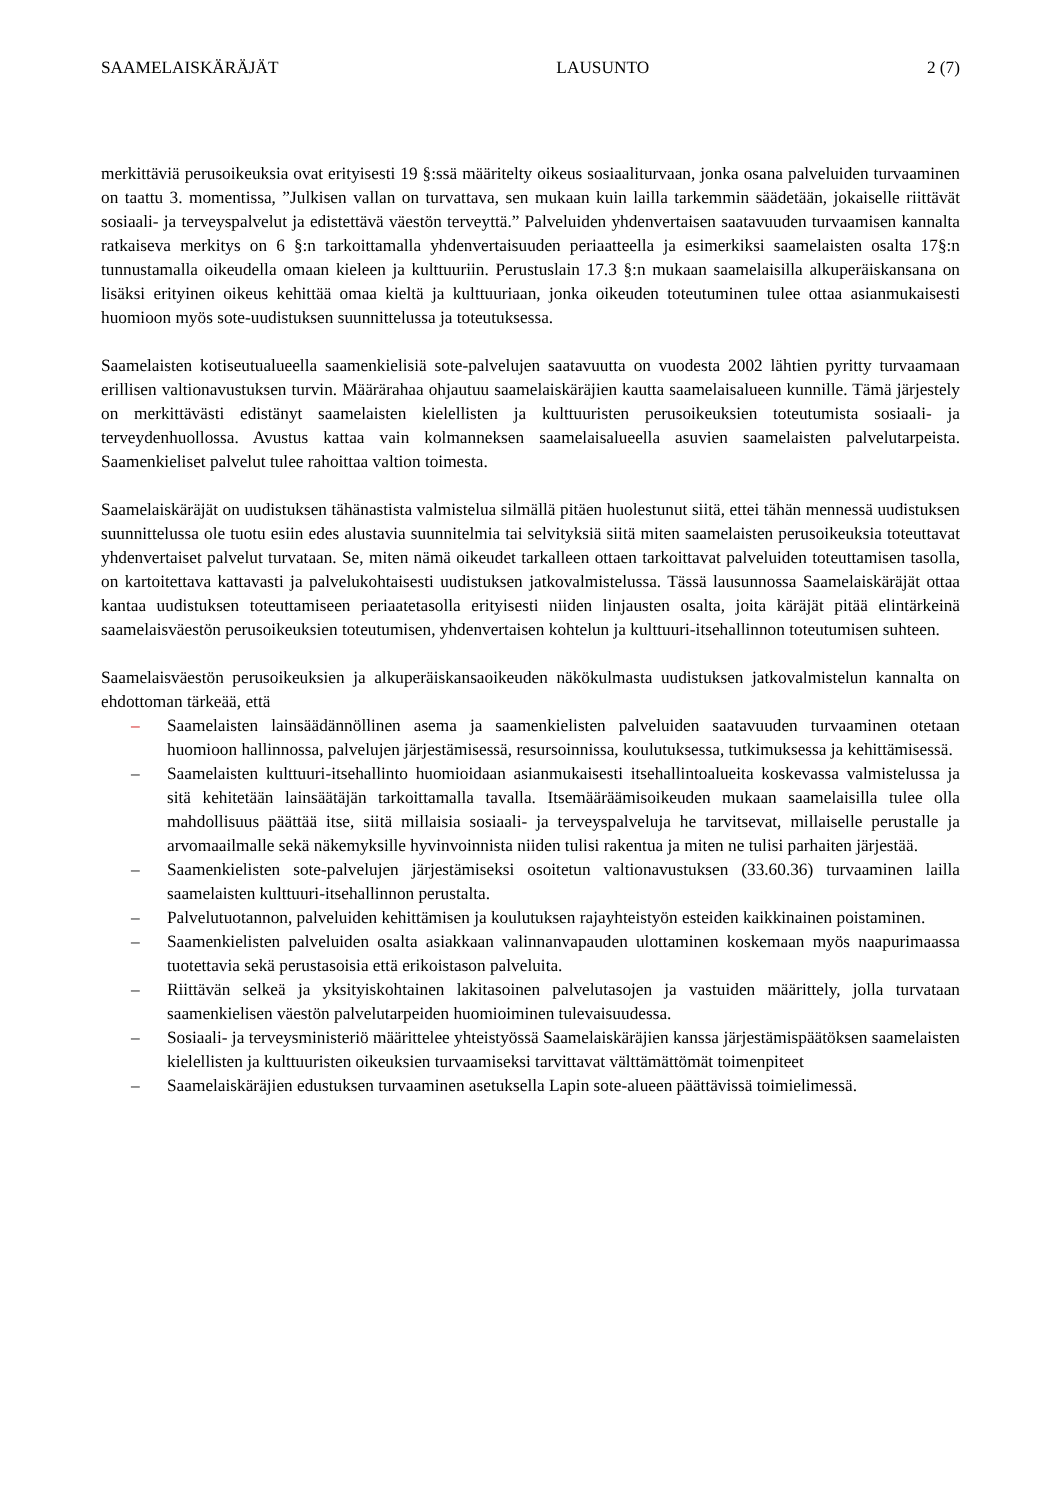SAAMELAISKÄRÄJÄT LAUSUNTO 2 (7)
merkittäviä perusoikeuksia ovat erityisesti 19 §:ssä määritelty oikeus sosiaaliturvaan, jonka osana palveluiden turvaaminen on taattu 3. momentissa, ”Julkisen vallan on turvattava, sen mukaan kuin lailla tarkemmin säädetään, jokaiselle riittävät sosiaali- ja terveyspalvelut ja edistettävä väestön terveyttä.” Palveluiden yhdenvertaisen saatavuuden turvaamisen kannalta ratkaiseva merkitys on 6 §:n tarkoittamalla yhdenvertaisuuden periaatteella ja esimerkiksi saamelaisten osalta 17§:n tunnustamalla oikeudella omaan kieleen ja kulttuuriin. Perustuslain 17.3 §:n mukaan saamelaisilla alkuperäiskansana on lisäksi erityinen oikeus kehittää omaa kieltä ja kulttuuriaan, jonka oikeuden toteutuminen tulee ottaa asianmukaisesti huomioon myös sote-uudistuksen suunnittelussa ja toteutuksessa.
Saamelaisten kotiseutualueella saamenkielisiä sote-palvelujen saatavuutta on vuodesta 2002 lähtien pyritty turvaamaan erillisen valtionavustuksen turvin. Määrärahaa ohjautuu saamelaiskäräjien kautta saamelaisalueen kunnille. Tämä järjestely on merkittävästi edistänyt saamelaisten kielellisten ja kulttuuristen perusoikeuksien toteutumista sosiaali- ja terveydenhuollossa. Avustus kattaa vain kolmanneksen saamelaisalueella asuvien saamelaisten palvelutarpeista. Saamenkieliset palvelut tulee rahoittaa valtion toimesta.
Saamelaiskäräjät on uudistuksen tähänastista valmistelua silmällä pitäen huolestunut siitä, ettei tähän mennessä uudistuksen suunnittelussa ole tuotu esiin edes alustavia suunnitelmia tai selvityksiä siitä miten saamelaisten perusoikeuksia toteuttavat yhdenvertaiset palvelut turvataan. Se, miten nämä oikeudet tarkalleen ottaen tarkoittavat palveluiden toteuttamisen tasolla, on kartoitettava kattavasti ja palvelukohtaisesti uudistuksen jatkovalmistelussa. Tässä lausunnossa Saamelaiskäräjät ottaa kantaa uudistuksen toteuttamiseen periaatetasolla erityisesti niiden linjausten osalta, joita käräjät pitää elintärkeinä saamelaisväestön perusoikeuksien toteutumisen, yhdenvertaisen kohtelun ja kulttuuri-itsehallinnon toteutumisen suhteen.
Saamelaisväestön perusoikeuksien ja alkuperäiskansaoikeuden näkökulmasta uudistuksen jatkovalmistelun kannalta on ehdottoman tärkeää, että
– Saamelaisten lainsäädännöllinen asema ja saamenkielisten palveluiden saatavuuden turvaaminen otetaan huomioon hallinnossa, palvelujen järjestämisessä, resursoinnissa, koulutuksessa, tutkimuksessa ja kehittämisessä.
– Saamelaisten kulttuuri-itsehallinto huomioidaan asianmukaisesti itsehallintoalueita koskevassa valmistelussa ja sitä kehitetään lainsäätäjän tarkoittamalla tavalla. Itsemääräämisoikeuden mukaan saamelaisilla tulee olla mahdollisuus päättää itse, siitä millaisia sosiaali- ja terveyspalveluja he tarvitsevat, millaiselle perustalle ja arvomaailmalle sekä näkemyksille hyvinvoinnista niiden tulisi rakentua ja miten ne tulisi parhaiten järjestää.
– Saamenkielisten sote-palvelujen järjestämiseksi osoitetun valtionavustuksen (33.60.36) turvaaminen lailla saamelaisten kulttuuri-itsehallinnon perustalta.
– Palvelutuotannon, palveluiden kehittämisen ja koulutuksen rajayhteistyön esteiden kaikkinainen poistaminen.
– Saamenkielisten palveluiden osalta asiakkaan valinnanvapauden ulottaminen koskemaan myös naapurimaassa tuotettavia sekä perustasoisia että erikoistason palveluita.
– Riittävän selkeä ja yksityiskohtainen lakitasoinen palvelutasojen ja vastuiden määrittely, jolla turvataan saamenkielisen väestön palvelutarpeiden huomioiminen tulevaisuudessa.
– Sosiaali- ja terveysministeriö määrittelee yhteistyössä Saamelaiskäräjien kanssa järjestämispäätöksen saamelaisten kielellisten ja kulttuuristen oikeuksien turvaamiseksi tarvittavat välttämättömät toimenpiteet
– Saamelaiskäräjien edustuksen turvaaminen asetuksella Lapin sote-alueen päättävissä toimielimessä.